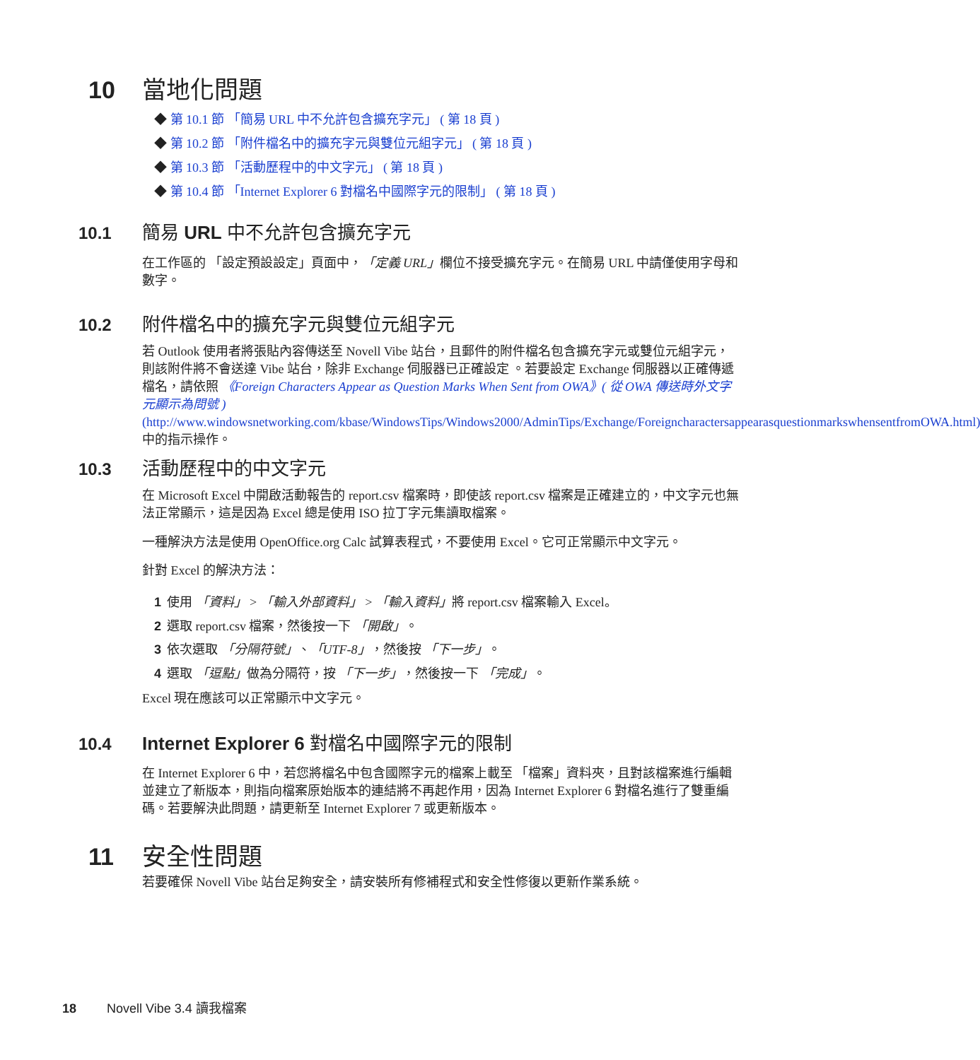10 當地化問題
◆ 第 10.1 節 「簡易 URL 中不允許包含擴充字元」 ( 第 18 頁 )
◆ 第 10.2 節 「附件檔名中的擴充字元與雙位元組字元」 ( 第 18 頁 )
◆ 第 10.3 節 「活動歷程中的中文字元」 ( 第 18 頁 )
◆ 第 10.4 節 「Internet Explorer 6 對檔名中國際字元的限制」 ( 第 18 頁 )
10.1 簡易 URL 中不允許包含擴充字元
在工作區的 「設定預設設定」頁面中，「定義 URL」欄位不接受擴充字元。在簡易 URL 中請僅使用字母和數字。
10.2 附件檔名中的擴充字元與雙位元組字元
若 Outlook 使用者將張貼內容傳送至 Novell Vibe 站台，且郵件的附件檔名包含擴充字元或雙位元組字元，則該附件將不會送達 Vibe 站台，除非 Exchange 伺服器已正確設定 。若要設定 Exchange 伺服器以正確傳遞檔名，請依照 《Foreign Characters Appear as Question Marks When Sent from OWA》( 從 OWA 傳送時外文字元顯示為問號 ) (http://www.windowsnetworking.com/kbase/WindowsTips/Windows2000/AdminTips/Exchange/ForeigncharactersappearasquestionmarkswhensentfromOWA.html) 中的指示操作。
10.3 活動歷程中的中文字元
在 Microsoft Excel 中開啟活動報告的 report.csv 檔案時，即使該 report.csv 檔案是正確建立的，中文字元也無法正常顯示，這是因為 Excel 總是使用 ISO 拉丁字元集讀取檔案。
一種解決方法是使用 OpenOffice.org Calc 試算表程式，不要使用 Excel。它可正常顯示中文字元。
針對 Excel 的解決方法：
1 使用 「資料」 > 「輸入外部資料」 > 「輸入資料」將 report.csv 檔案輸入 Excel。
2 選取 report.csv 檔案，然後按一下 「開啟」。
3 依次選取 「分隔符號」、「UTF-8」，然後按 「下一步」。
4 選取 「逗點」做為分隔符，按 「下一步」，然後按一下 「完成」。
Excel 現在應該可以正常顯示中文字元。
10.4 Internet Explorer 6 對檔名中國際字元的限制
在 Internet Explorer 6 中，若您將檔名中包含國際字元的檔案上載至 「檔案」資料夾，且對該檔案進行編輯並建立了新版本，則指向檔案原始版本的連結將不再起作用，因為 Internet Explorer 6 對檔名進行了雙重編碼。若要解決此問題，請更新至 Internet Explorer 7 或更新版本。
11 安全性問題
若要確保 Novell Vibe 站台足夠安全，請安裝所有修補程式和安全性修復以更新作業系統。
18 Novell Vibe 3.4 讀我檔案